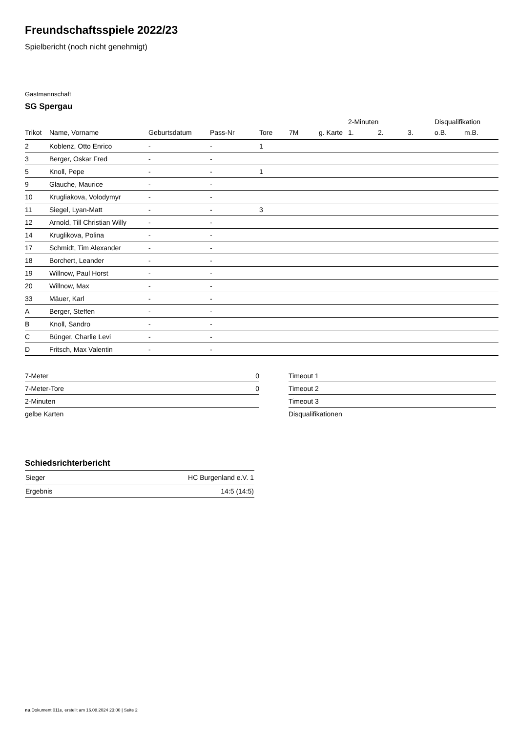Freundschaftsspiele 2022/23
Spielbericht (noch nicht genehmigt)
Gastmannschaft
SG Spergau
| | | | | | | | 2-Minuten | | | Disqualifikation | |
| --- | --- | --- | --- | --- | --- | --- | --- | --- | --- | --- | --- |
| Trikot | Name, Vorname | Geburtsdatum | Pass-Nr | Tore | 7M | g. Karte | 1. | 2. | 3. | o.B. | m.B. |
| 2 | Koblenz, Otto Enrico | - | - | 1 | | | | | | | |
| 3 | Berger, Oskar Fred | - | - | | | | | | | | |
| 5 | Knoll, Pepe | - | - | 1 | | | | | | | |
| 9 | Glauche, Maurice | - | - | | | | | | | | |
| 10 | Krugliakova, Volodymyr | - | - | | | | | | | | |
| 11 | Siegel, Lyan-Matt | - | - | 3 | | | | | | | |
| 12 | Arnold, Till Christian Willy | - | - | | | | | | | | |
| 14 | Kruglikova, Polina | - | - | | | | | | | | |
| 17 | Schmidt, Tim Alexander | - | - | | | | | | | | |
| 18 | Borchert, Leander | - | - | | | | | | | | |
| 19 | Willnow, Paul Horst | - | - | | | | | | | | |
| 20 | Willnow, Max | - | - | | | | | | | | |
| 33 | Mäuer, Karl | - | - | | | | | | | | |
| A | Berger, Steffen | - | - | | | | | | | | |
| B | Knoll, Sandro | - | - | | | | | | | | |
| C | Bünger, Charlie Levi | - | - | | | | | | | | |
| D | Fritsch, Max Valentin | - | - | | | | | | | | |
| 7-Meter | 0 |
| 7-Meter-Tore | 0 |
| 2-Minuten | |
| gelbe Karten | |
| Timeout 1 |
| Timeout 2 |
| Timeout 3 |
| Disqualifikationen |
Schiedsrichterbericht
| Sieger | HC Burgenland e.V. 1 |
| Ergebnis | 14:5 (14:5) |
nu.Dokument 011e, erstellt am 16.08.2024 23:00 | Seite 2